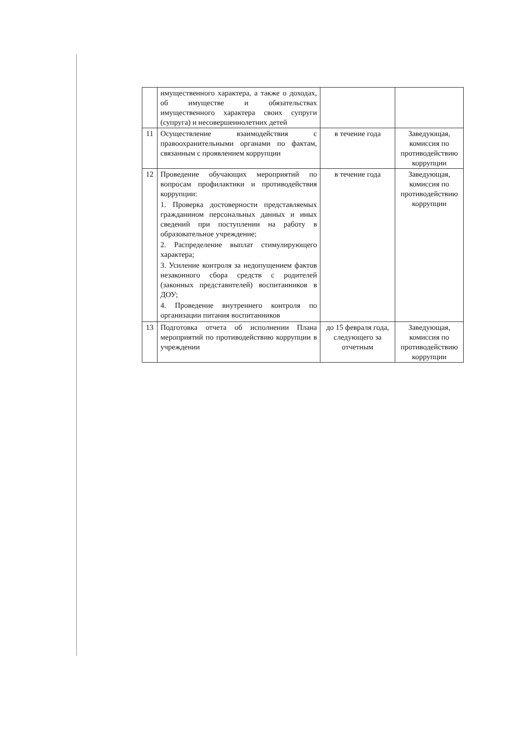| | имущественного характера, а также о доходах, об имуществе и обязательствах имущественного характера своих супруги (супруга) и несовершеннолетних детей | | |
| 11 | Осуществление взаимодействия с правоохранительными органами по фактам, связанным с проявлением коррупции | в течение года | Заведующая, комиссия по противодействию коррупции |
| 12 | Проведение обучающих мероприятий по вопросам профилактики и противодействия коррупции: 1. Проверка достоверности представляемых гражданином персональных данных и иных сведений при поступлении на работу в образовательное учреждение; 2. Распределение выплат стимулирующего характера; 3. Усиление контроля за недопущением фактов незаконного сбора средств с родителей (законных представителей) воспитанников в ДОУ; 4. Проведение внутреннего контроля по организации питания воспитанников | в течение года | Заведующая, комиссия по противодействию коррупции |
| 13 | Подготовка отчета об исполнении Плана мероприятий по противодействию коррупции в учреждении | до 15 февраля года, следующего за отчетным | Заведующая, комиссия по противодействию коррупции |